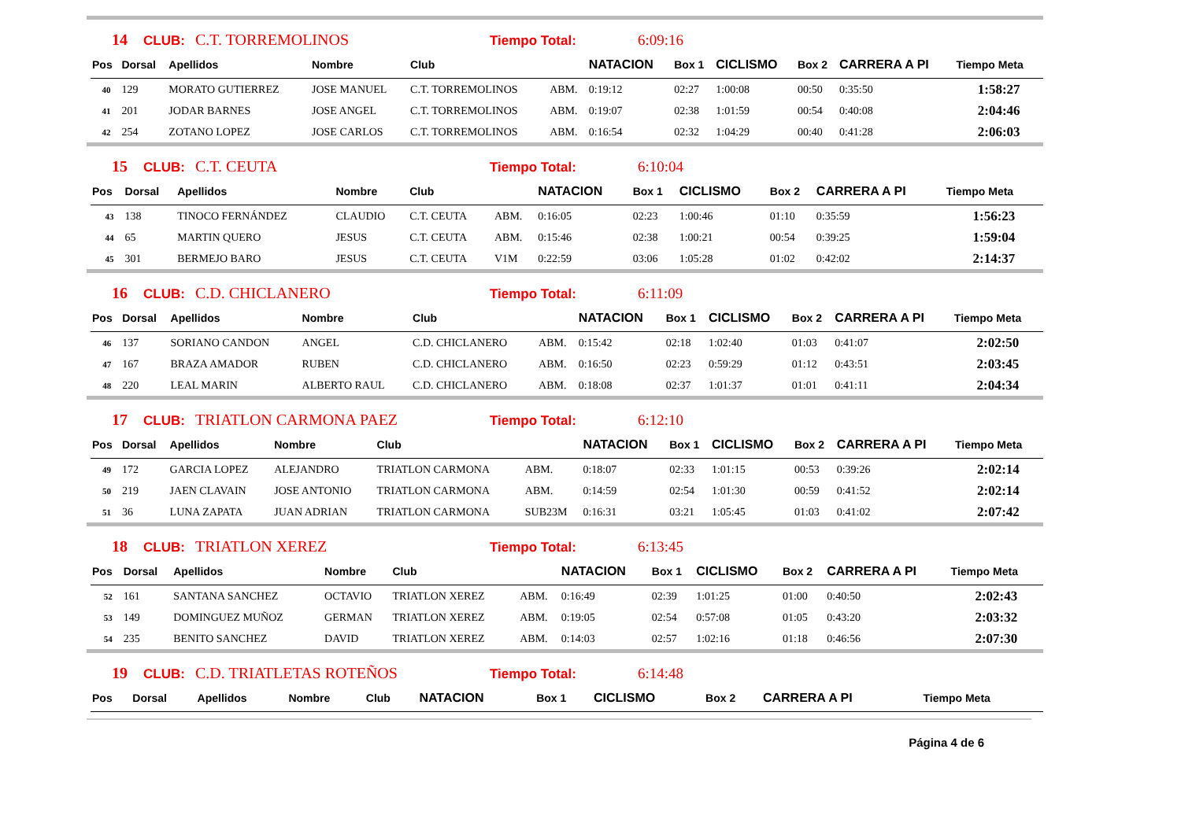14 CLUB: C.T. TORREMOLINOS Tiempo Total: 6:09:16
| Pos | Dorsal | Apellidos | Nombre | Club | | NATACION | Box 1 | CICLISMO | Box 2 | CARRERA A PI | Tiempo Meta |
| --- | --- | --- | --- | --- | --- | --- | --- | --- | --- | --- | --- |
| 40 | 129 | MORATO GUTIERREZ | JOSE MANUEL | C.T. TORREMOLINOS | ABM. | 0:19:12 | 02:27 | 1:00:08 | 00:50 | 0:35:50 | 1:58:27 |
| 41 | 201 | JODAR BARNES | JOSE ANGEL | C.T. TORREMOLINOS | ABM. | 0:19:07 | 02:38 | 1:01:59 | 00:54 | 0:40:08 | 2:04:46 |
| 42 | 254 | ZOTANO LOPEZ | JOSE CARLOS | C.T. TORREMOLINOS | ABM. | 0:16:54 | 02:32 | 1:04:29 | 00:40 | 0:41:28 | 2:06:03 |
15 CLUB: C.T. CEUTA Tiempo Total: 6:10:04
| Pos | Dorsal | Apellidos | Nombre | Club | | NATACION | Box 1 | CICLISMO | Box 2 | CARRERA A PI | Tiempo Meta |
| --- | --- | --- | --- | --- | --- | --- | --- | --- | --- | --- | --- |
| 43 | 138 | TINOCO FERNÁNDEZ | CLAUDIO | C.T. CEUTA | ABM. | 0:16:05 | 02:23 | 1:00:46 | 01:10 | 0:35:59 | 1:56:23 |
| 44 | 65 | MARTIN QUERO | JESUS | C.T. CEUTA | ABM. | 0:15:46 | 02:38 | 1:00:21 | 00:54 | 0:39:25 | 1:59:04 |
| 45 | 301 | BERMEJO BARO | JESUS | C.T. CEUTA | V1M | 0:22:59 | 03:06 | 1:05:28 | 01:02 | 0:42:02 | 2:14:37 |
16 CLUB: C.D. CHICLANERO Tiempo Total: 6:11:09
| Pos | Dorsal | Apellidos | Nombre | Club | | NATACION | Box 1 | CICLISMO | Box 2 | CARRERA A PI | Tiempo Meta |
| --- | --- | --- | --- | --- | --- | --- | --- | --- | --- | --- | --- |
| 46 | 137 | SORIANO CANDON | ANGEL | C.D. CHICLANERO | ABM. | 0:15:42 | 02:18 | 1:02:40 | 01:03 | 0:41:07 | 2:02:50 |
| 47 | 167 | BRAZA AMADOR | RUBEN | C.D. CHICLANERO | ABM. | 0:16:50 | 02:23 | 0:59:29 | 01:12 | 0:43:51 | 2:03:45 |
| 48 | 220 | LEAL MARIN | ALBERTO RAUL | C.D. CHICLANERO | ABM. | 0:18:08 | 02:37 | 1:01:37 | 01:01 | 0:41:11 | 2:04:34 |
17 CLUB: TRIATLON CARMONA PAEZ Tiempo Total: 6:12:10
| Pos | Dorsal | Apellidos | Nombre | Club | | NATACION | Box 1 | CICLISMO | Box 2 | CARRERA A PI | Tiempo Meta |
| --- | --- | --- | --- | --- | --- | --- | --- | --- | --- | --- | --- |
| 49 | 172 | GARCIA LOPEZ | ALEJANDRO | TRIATLON CARMONA | ABM. | 0:18:07 | 02:33 | 1:01:15 | 00:53 | 0:39:26 | 2:02:14 |
| 50 | 219 | JAEN CLAVAIN | JOSE ANTONIO | TRIATLON CARMONA | ABM. | 0:14:59 | 02:54 | 1:01:30 | 00:59 | 0:41:52 | 2:02:14 |
| 51 | 36 | LUNA ZAPATA | JUAN ADRIAN | TRIATLON CARMONA | SUB23M | 0:16:31 | 03:21 | 1:05:45 | 01:03 | 0:41:02 | 2:07:42 |
18 CLUB: TRIATLON XEREZ Tiempo Total: 6:13:45
| Pos | Dorsal | Apellidos | Nombre | Club | | NATACION | Box 1 | CICLISMO | Box 2 | CARRERA A PI | Tiempo Meta |
| --- | --- | --- | --- | --- | --- | --- | --- | --- | --- | --- | --- |
| 52 | 161 | SANTANA SANCHEZ | OCTAVIO | TRIATLON XEREZ | ABM. | 0:16:49 | 02:39 | 1:01:25 | 01:00 | 0:40:50 | 2:02:43 |
| 53 | 149 | DOMINGUEZ MUÑOZ | GERMAN | TRIATLON XEREZ | ABM. | 0:19:05 | 02:54 | 0:57:08 | 01:05 | 0:43:20 | 2:03:32 |
| 54 | 235 | BENITO SANCHEZ | DAVID | TRIATLON XEREZ | ABM. | 0:14:03 | 02:57 | 1:02:16 | 01:18 | 0:46:56 | 2:07:30 |
19 CLUB: C.D. TRIATLETAS ROTEÑOS Tiempo Total: 6:14:48
| Pos | Dorsal | Apellidos | Nombre | Club | | NATACION | Box 1 | CICLISMO | Box 2 | CARRERA A PI | Tiempo Meta |
| --- | --- | --- | --- | --- | --- | --- | --- | --- | --- | --- | --- |
Página 4 de 6